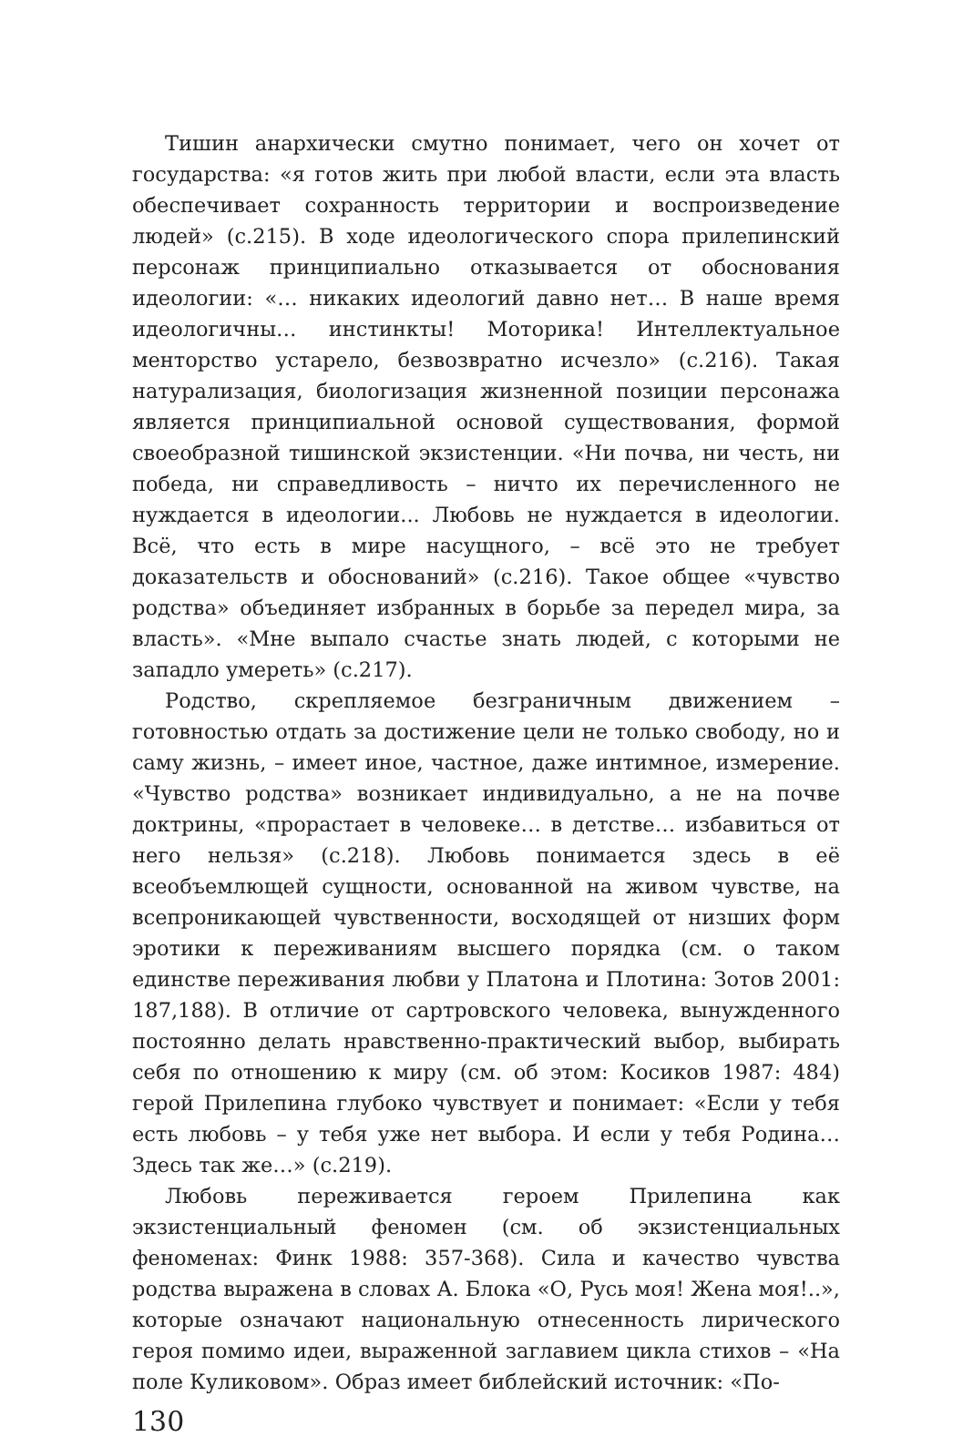Тишин анархически смутно понимает, чего он хочет от государства: «я готов жить при любой власти, если эта власть обеспечивает сохранность территории и воспроизведение людей» (с.215). В ходе идеологического спора прилепинский персонаж принципиально отказывается от обоснования идеологии: «… никаких идеологий давно нет… В наше время идеологичны… инстинкты! Моторика! Интеллектуальное менторство устарело, безвозвратно исчезло» (с.216). Такая натурализация, биологизация жизненной позиции персонажа является принципиальной основой существования, формой своеобразной тишинской экзистенции. «Ни почва, ни честь, ни победа, ни справедливость – ничто их перечисленного не нуждается в идеологии... Любовь не нуждается в идеологии. Всё, что есть в мире насущного, – всё это не требует доказательств и обоснований» (с.216). Такое общее «чувство родства» объединяет избранных в борьбе за передел мира, за власть». «Мне выпало счастье знать людей, с которыми не западло умереть» (с.217).
Родство, скрепляемое безграничным движением – готовностью отдать за достижение цели не только свободу, но и саму жизнь, – имеет иное, частное, даже интимное, измерение. «Чувство родства» возникает индивидуально, а не на почве доктрины, «прорастает в человеке… в детстве… избавиться от него нельзя» (с.218). Любовь понимается здесь в её всеобъемлющей сущности, основанной на живом чувстве, на всепроникающей чувственности, восходящей от низших форм эротики к переживаниям высшего порядка (см. о таком единстве переживания любви у Платона и Плотина: Зотов 2001: 187,188). В отличие от сартровского человека, вынужденного постоянно делать нравственно-практический выбор, выбирать себя по отношению к миру (см. об этом: Косиков 1987: 484) герой Прилепина глубоко чувствует и понимает: «Если у тебя есть любовь – у тебя уже нет выбора. И если у тебя Родина… Здесь так же…» (с.219).
Любовь переживается героем Прилепина как экзистенциальный феномен (см. об экзистенциальных феноменах: Финк 1988: 357-368). Сила и качество чувства родства выражена в словах А. Блока «О, Русь моя! Жена моя!..», которые означают национальную отнесенность лирического героя помимо идеи, выраженной заглавием цикла стихов – «На поле Куликовом». Образ имеет библейский источник: «По-
130